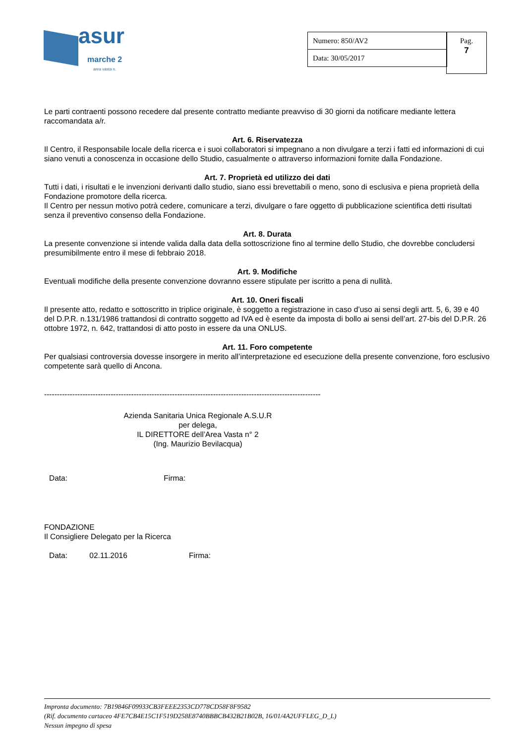asur
marche 2
area vasta n.
| Numero: 850/AV2 |
| Data: 30/05/2017 |
Pag.
7
Le parti contraenti possono recedere dal presente contratto mediante preavviso di 30 giorni da notificare mediante lettera raccomandata a/r.
Art. 6. Riservatezza
Il Centro, il Responsabile locale della ricerca e i suoi collaboratori si impegnano a non divulgare a terzi i fatti ed informazioni di cui siano venuti a conoscenza in occasione dello Studio, casualmente o attraverso informazioni fornite dalla Fondazione.
Art. 7. Proprietà ed utilizzo dei dati
Tutti i dati, i risultati e le invenzioni derivanti dallo studio, siano essi brevettabili o meno, sono di esclusiva e piena proprietà della Fondazione promotore della ricerca.
Il Centro per nessun motivo potrà cedere, comunicare a terzi, divulgare o fare oggetto di pubblicazione scientifica detti risultati senza il preventivo consenso della Fondazione.
Art. 8. Durata
La presente convenzione si intende valida dalla data della sottoscrizione fino al termine dello Studio, che dovrebbe concludersi presumibilmente entro il mese di febbraio 2018.
Art. 9. Modifiche
Eventuali modifiche della presente convenzione dovranno essere stipulate per iscritto a pena di nullità.
Art. 10. Oneri fiscali
Il presente atto, redatto e sottoscritto in triplice originale, è soggetto a registrazione in caso d’uso ai sensi degli artt. 5, 6, 39 e 40 del D.P.R. n.131/1986 trattandosi di contratto soggetto ad IVA ed è esente da imposta di bollo ai sensi dell’art. 27-bis del D.P.R. 26 ottobre 1972, n. 642, trattandosi di atto posto in essere da una ONLUS.
Art. 11. Foro competente
Per qualsiasi controversia dovesse insorgere in merito all’interpretazione ed esecuzione della presente convenzione, foro esclusivo competente sarà quello di Ancona.
------------------------------------------------------------------------------------------------------------
Azienda Sanitaria Unica Regionale A.S.U.R
per delega,
IL DIRETTORE dell’Area Vasta n° 2
(Ing. Maurizio Bevilacqua)
Data: Firma:
FONDAZIONE
Il Consigliere Delegato per la Ricerca
Data: 02.11.2016 Firma:
Impronta documento: 7B19846F09933CB3FEEE2353CD778CD58F8F9582
(Rif. documento cartaceo 4FE7CB4E15C1F519D258E8740BBBCB432B21B02B, 16/01/4A2UFFLEG_D_L)
Nessun impegno di spesa